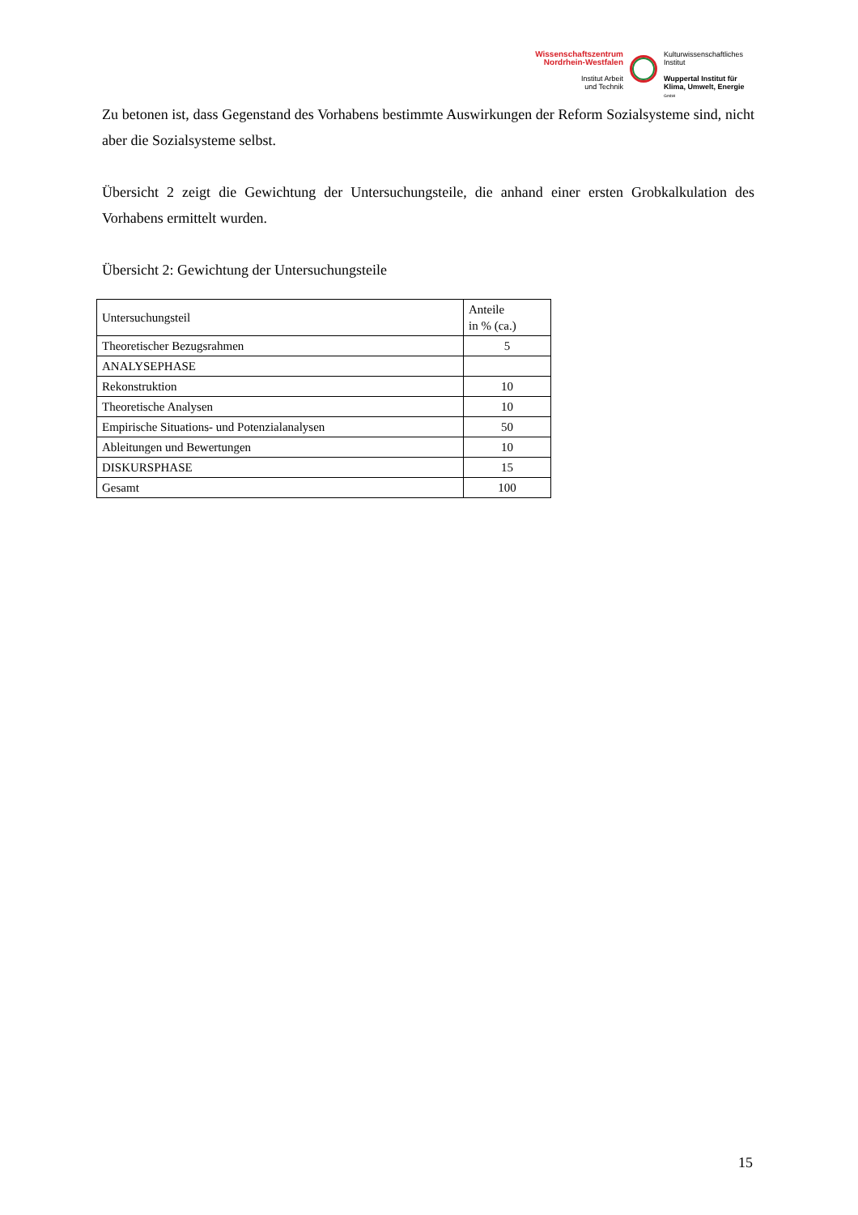Wissenschaftszentrum
Nordrhein-Westfalen
Institut Arbeit
und Technik
Kulturwissenschaftliches
Institut
Wuppertal Institut für
Klima, Umwelt, Energie
GmbH
Zu betonen ist, dass Gegenstand des Vorhabens bestimmte Auswirkungen der Reform Sozialsysteme sind, nicht aber die Sozialsysteme selbst.
Übersicht 2 zeigt die Gewichtung der Untersuchungsteile, die anhand einer ersten Grobkalkulation des Vorhabens ermittelt wurden.
Übersicht 2: Gewichtung der Untersuchungsteile
| Untersuchungsteil | Anteile in % (ca.) |
| --- | --- |
| Theoretischer Bezugsrahmen | 5 |
| ANALYSEPHASE | |
| Rekonstruktion | 10 |
| Theoretische Analysen | 10 |
| Empirische Situations- und Potenzialanalysen | 50 |
| Ableitungen und Bewertungen | 10 |
| DISKURSPHASE | 15 |
| Gesamt | 100 |
15